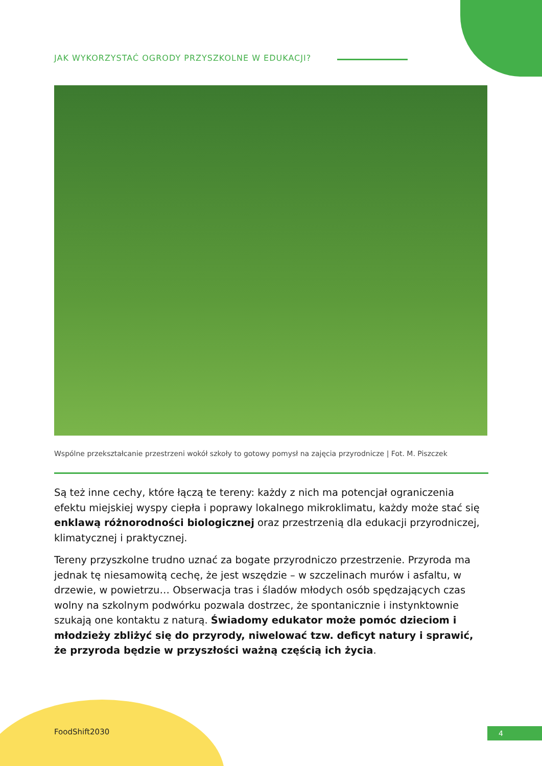JAK WYKORZYSTAĆ OGRODY PRZYSZKOLNE W EDUKACJI?
Wspólne przekształcanie przestrzeni wokół szkoły to gotowy pomysł na zajęcia przyrodnicze | Fot. M. Piszczek
Są też inne cechy, które łączą te tereny: każdy z nich ma potencjał ograniczenia efektu miejskiej wyspy ciepła i poprawy lokalnego mikroklimatu, każdy może stać się enklawą różnorodności biologicznej oraz przestrzenią dla edukacji przyrodniczej, klimatycznej i praktycznej.
Tereny przyszkolne trudno uznać za bogate przyrodniczo przestrzenie. Przyroda ma jednak tę niesamowitą cechę, że jest wszędzie – w szczelinach murów i asfaltu, w drzewie, w powietrzu… Obserwacja tras i śladów młodych osób spędzających czas wolny na szkolnym podwórku pozwala dostrzec, że spontanicznie i instynktownie szukają one kontaktu z naturą. Świadomy edukator może pomóc dzieciom i młodzieży zbliżyć się do przyrody, niwelować tzw. deficyt natury i sprawić, że przyroda będzie w przyszłości ważną częścią ich życia.
FoodShift2030 4